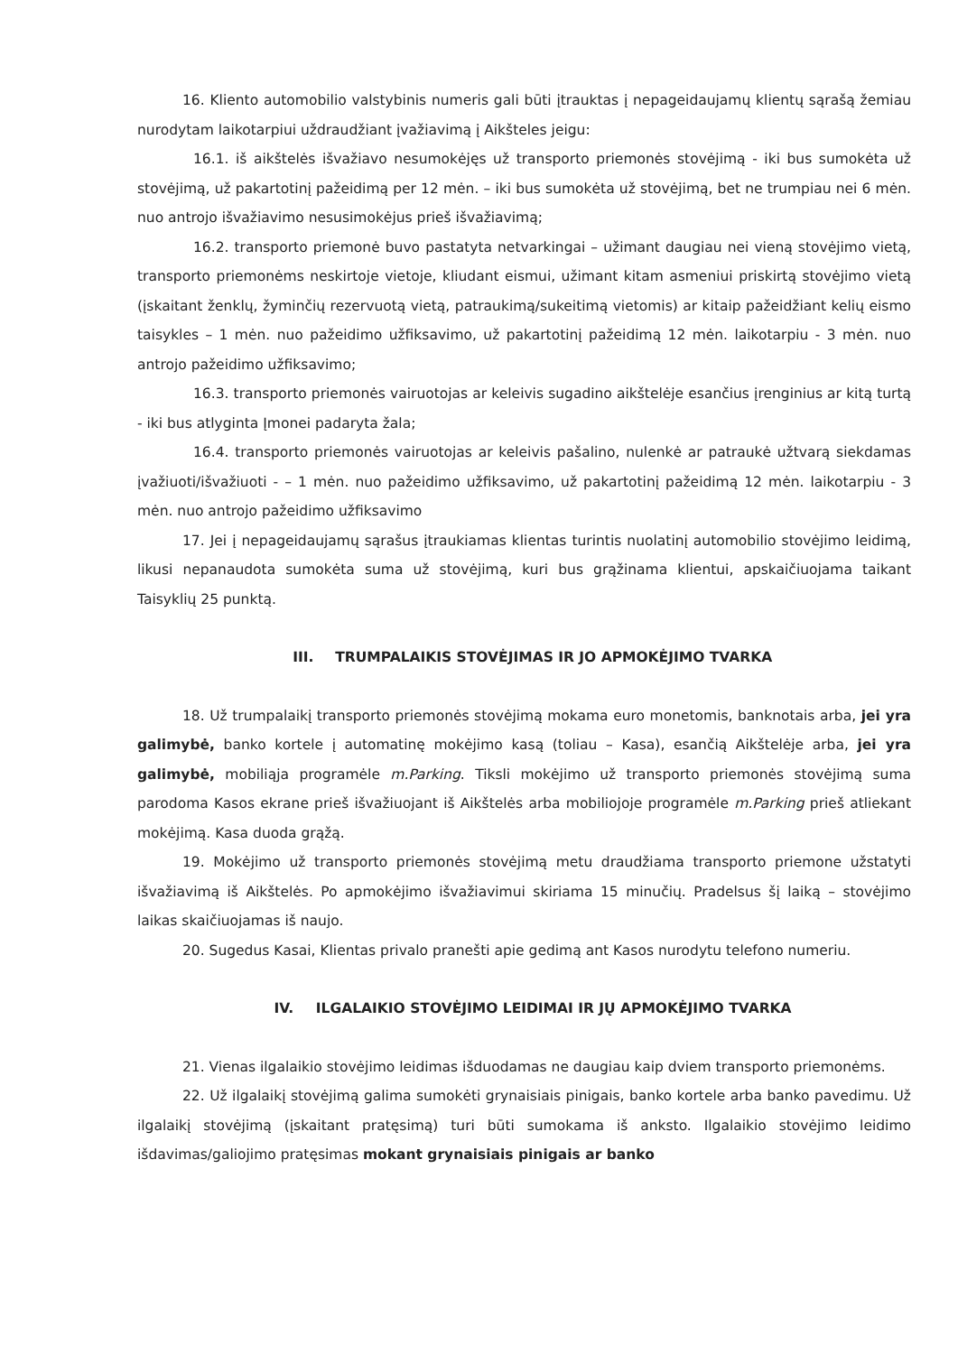16. Kliento automobilio valstybinis numeris gali būti įtrauktas į nepageidaujamų klientų sąrašą žemiau nurodytam laikotarpiui uždraudžiant įvažiavimą į Aikšteles jeigu:
16.1. iš aikštelės išvažiavo nesumokėjęs už transporto priemonės stovėjimą - iki bus sumokėta už stovėjimą, už pakartotinį pažeidimą per 12 mėn. – iki bus sumokėta už stovėjimą, bet ne trumpiau nei 6 mėn. nuo antrojo išvažiavimo nesusimokėjus prieš išvažiavimą;
16.2. transporto priemonė buvo pastatyta netvarkingai – užimant daugiau nei vieną stovėjimo vietą, transporto priemonėms neskirtoje vietoje, kliudant eismui, užimant kitam asmeniui priskirtą stovėjimo vietą (įskaitant ženklų, žyminčių rezervuotą vietą, patraukimą/sukeitimą vietomis) ar kitaip pažeidžiant kelių eismo taisykles – 1 mėn. nuo pažeidimo užfiksavimo, už pakartotinį pažeidimą 12 mėn. laikotarpiu - 3 mėn. nuo antrojo pažeidimo užfiksavimo;
16.3. transporto priemonės vairuotojas ar keleivis sugadino aikštelėje esančius įrenginius ar kitą turtą - iki bus atlyginta Įmonei padaryta žala;
16.4. transporto priemonės vairuotojas ar keleivis pašalino, nulenkė ar patraukė užtvarą siekdamas įvažiuoti/išvažiuoti - – 1 mėn. nuo pažeidimo užfiksavimo, už pakartotinį pažeidimą 12 mėn. laikotarpiu - 3 mėn. nuo antrojo pažeidimo užfiksavimo
17. Jei į nepageidaujamų sąrašus įtraukiamas klientas turintis nuolatinį automobilio stovėjimo leidimą, likusi nepanaudota sumokėta suma už stovėjimą, kuri bus grąžinama klientui, apskaičiuojama taikant Taisyklių 25 punktą.
III. TRUMPALAIKIS STOVĖJIMAS IR JO APMOKĖJIMO TVARKA
18. Už trumpalaikį transporto priemonės stovėjimą mokama euro monetomis, banknotais arba, jei yra galimybė, banko kortele į automatinę mokėjimo kasą (toliau – Kasa), esančią Aikštelėje arba, jei yra galimybė, mobiliąja programėle m.Parking. Tiksli mokėjimo už transporto priemonės stovėjimą suma parodoma Kasos ekrane prieš išvažiuojant iš Aikštelės arba mobiliojoje programėle m.Parking prieš atliekant mokėjimą. Kasa duoda grąžą.
19. Mokėjimo už transporto priemonės stovėjimą metu draudžiama transporto priemone užstatyti išvažiavimą iš Aikštelės. Po apmokėjimo išvažiavimui skiriama 15 minučių. Pradelsus šį laiką – stovėjimo laikas skaičiuojamas iš naujo.
20. Sugedus Kasai, Klientas privalo pranešti apie gedimą ant Kasos nurodytu telefono numeriu.
IV. ILGALAIKIO STOVĖJIMO LEIDIMAI IR JŲ APMOKĖJIMO TVARKA
21. Vienas ilgalaikio stovėjimo leidimas išduodamas ne daugiau kaip dviem transporto priemonėms.
22. Už ilgalaikį stovėjimą galima sumokėti grynaisiais pinigais, banko kortele arba banko pavedimu. Už ilgalaikį stovėjimą (įskaitant pratęsimą) turi būti sumokama iš anksto. Ilgalaikio stovėjimo leidimo išdavimas/galiojimo pratęsimas mokant grynaisiais pinigais ar banko